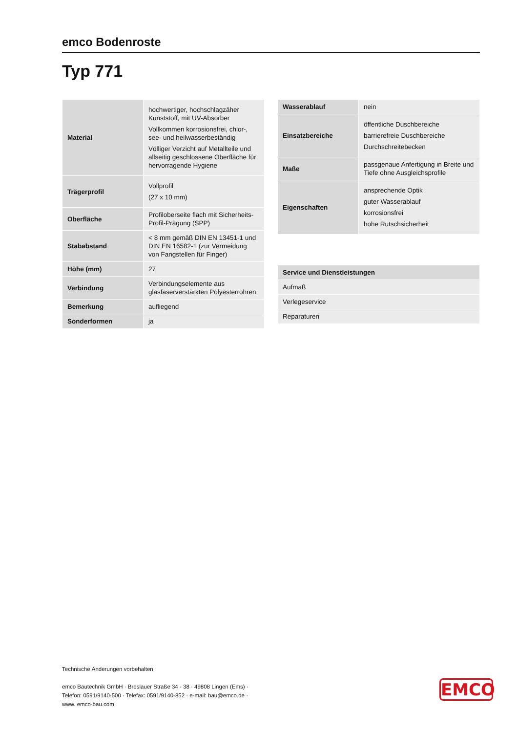emco Bodenroste
Typ 771
| Material | hochwertiger, hochschlagzäher Kunststoff, mit UV-Absorber Vollkommen korrosionsfrei, chlor-, see- und heilwasserbeständig Völliger Verzicht auf Metallteile und allseitig geschlossene Oberfläche für hervorragende Hygiene |
| Trägerprofil | Vollprofil (27 x 10 mm) |
| Oberfläche | Profiloberseite flach mit Sicherheits-Profil-Prägung (SPP) |
| Stababstand | < 8 mm gemäß DIN EN 13451-1 und DIN EN 16582-1 (zur Vermeidung von Fangstellen für Finger) |
| Höhe (mm) | 27 |
| Verbindung | Verbindungselemente aus glasfaserverstärkten Polyesterrohren |
| Bemerkung | aufliegend |
| Sonderformen | ja |
| Wasserablauf | nein |
| Einsatzbereiche | öffentliche Duschbereiche barrierefreie Duschbereiche Durchschreitebecken |
| Maße | passgenaue Anfertigung in Breite und Tiefe ohne Ausgleichsprofile |
| Eigenschaften | ansprechende Optik guter Wasserablauf korrosionsfrei hohe Rutschsicherheit |
| Service und Dienstleistungen |
| --- |
| Aufmaß |
| Verlegeservice |
| Reparaturen |
Technische Änderungen vorbehalten
emco Bautechnik GmbH · Breslauer Straße 34 - 38 · 49808 Lingen (Ems) · Telefon: 0591/9140-500 · Telefax: 0591/9140-852 · e-mail: bau@emco.de · www. emco-bau.com
EMCO